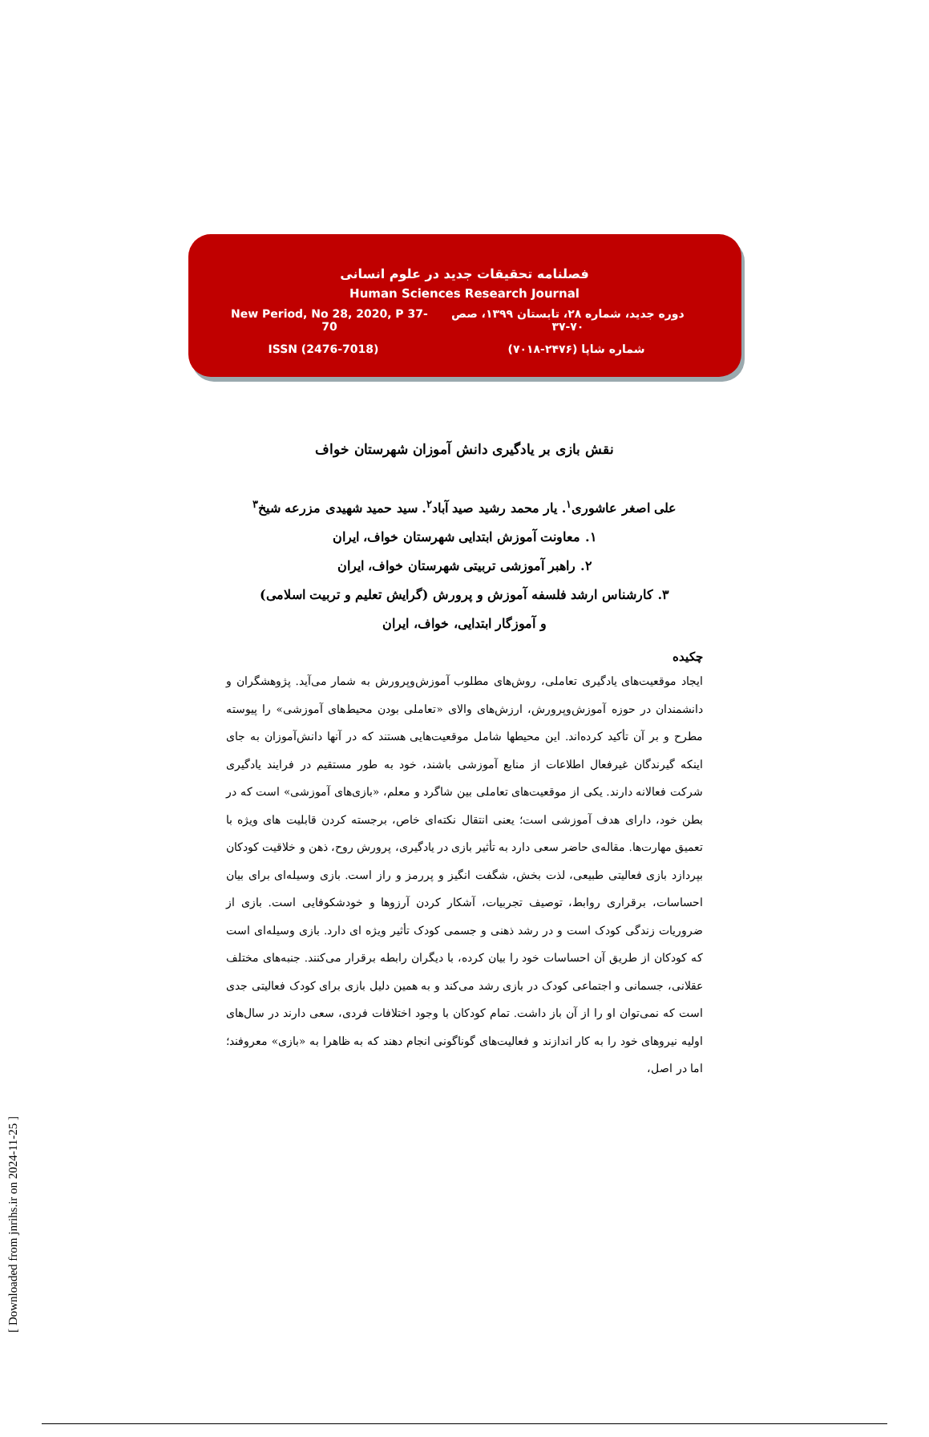[ Downloaded from jnrihs.ir on 2024-11-25 ]
فصلنامه تحقیقات جدید در علوم انسانی
Human Sciences Research Journal
New Period, No 28, 2020, P 37-70 دوره جدید، شماره ۲۸، تابستان ۱۳۹۹، صص ۷۰-۳۷
ISSN (2476-7018) شماره شاپا (۲۴۷۶-۷۰۱۸)
نقش بازی بر یادگیری دانش آموزان شهرستان خواف
علی اصغر عاشوری<sup>۱</sup>. یار محمد رشید صید آباد<sup>۲</sup>. سید حمید شهیدی مزرعه شیخ<sup>۳</sup>
۱. معاونت آموزش ابتدایی شهرستان خواف، ایران
۲. راهبر آموزشی تربیتی شهرستان خواف، ایران
۳. کارشناس ارشد فلسفه آموزش و پرورش (گرایش تعلیم و تربیت اسلامی)
و آموزگار ابتدایی، خواف، ایران
چکیده
ایجاد موقعیت‌های یادگیری تعاملی، روش‌های مطلوب آموزش‌وپرورش به شمار می‌آید. پژوهشگران و دانشمندان در حوزه آموزش‌وپرورش، ارزش‌های والای «تعاملی بودن محیط‌های آموزشی» را پیوسته مطرح و بر آن تأکید کرده‌اند. این محیطها شامل موقعیت‌هایی هستند که در آنها دانش‌آموزان به جای اینکه گیرندگان غیرفعال اطلاعات از منابع آموزشی باشند، خود به طور مستقیم در فرایند یادگیری شرکت فعالانه دارند. یکی از موقعیت‌های تعاملی بین شاگرد و معلم، «بازی‌های آموزشی» است که در بطن خود، دارای هدف آموزشی است؛ یعنی انتقال نکته‌ای خاص، برجسته کردن قابلیت های ویژه با تعمیق مهارت‌ها. مقاله‌ی حاضر سعی دارد به تأثیر بازی در یادگیری، پرورش روح، ذهن و خلاقیت کودکان بپردازد بازی فعالیتی طبیعی، لذت بخش، شگفت انگیز و پررمز و راز است. بازی وسیله‌ای برای بیان احساسات، برقراری روابط، توصیف تجربیات، آشکار کردن آرزوها و خودشکوفایی است. بازی از ضروریات زندگی کودک است و در رشد ذهنی و جسمی کودک تأثیر ویژه ای دارد. بازی وسیله‌ای است که کودکان از طریق آن احساسات خود را بیان کرده، با دیگران رابطه برقرار می‌کنند. جنبه‌های مختلف عقلانی، جسمانی و اجتماعی کودک در بازی رشد می‌کند و به همین دلیل بازی برای کودک فعالیتی جدی است که نمی‌توان او را از آن باز داشت. تمام کودکان با وجود اختلافات فردی، سعی دارند در سال‌های اولیه نیروهای خود را به کار اندازند و فعالیت‌های گوناگونی انجام دهند که به ظاهرا به «بازی» معروفند؛ اما در اصل،